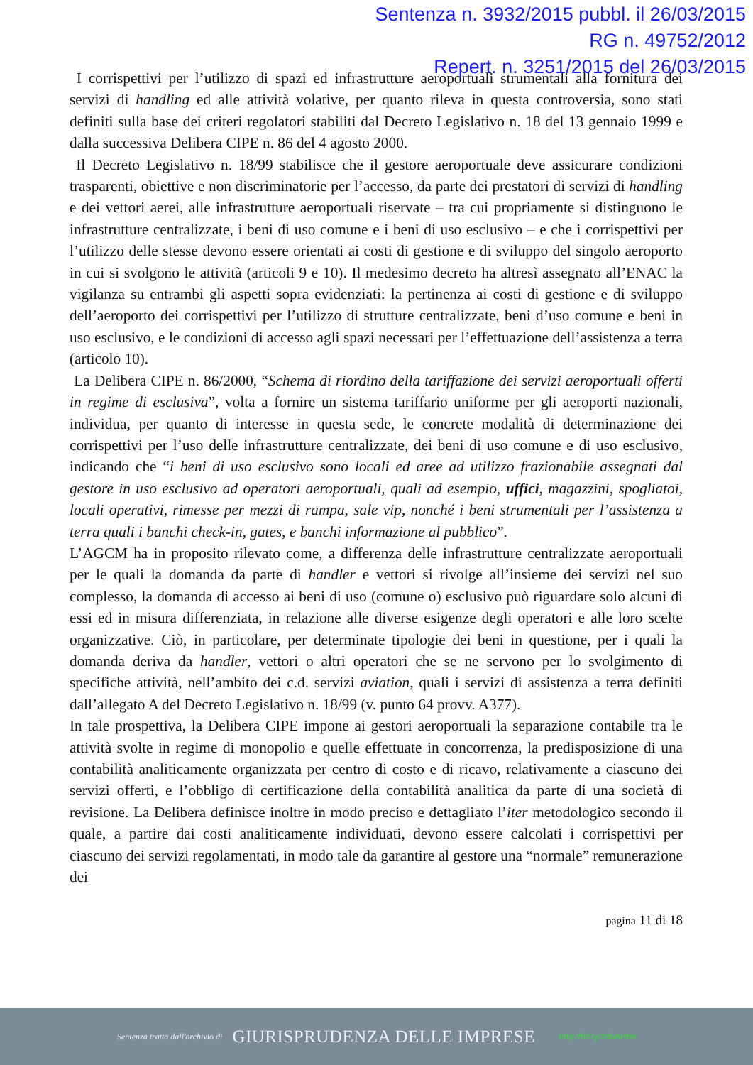Sentenza n. 3932/2015 pubbl. il 26/03/2015
RG n. 49752/2012
Repert. n. 3251/2015 del 26/03/2015
I corrispettivi per l’utilizzo di spazi ed infrastrutture aeroportuali strumentali alla fornitura dei servizi di handling ed alle attività volative, per quanto rileva in questa controversia, sono stati definiti sulla base dei criteri regolatori stabiliti dal Decreto Legislativo n. 18 del 13 gennaio 1999 e dalla successiva Delibera CIPE n. 86 del 4 agosto 2000.
Il Decreto Legislativo n. 18/99 stabilisce che il gestore aeroportuale deve assicurare condizioni trasparenti, obiettive e non discriminatorie per l’accesso, da parte dei prestatori di servizi di handling e dei vettori aerei, alle infrastrutture aeroportuali riservate – tra cui propriamente si distinguono le infrastrutture centralizzate, i beni di uso comune e i beni di uso esclusivo – e che i corrispettivi per l’utilizzo delle stesse devono essere orientati ai costi di gestione e di sviluppo del singolo aeroporto in cui si svolgono le attività (articoli 9 e 10). Il medesimo decreto ha altresì assegnato all’ENAC la vigilanza su entrambi gli aspetti sopra evidenziati: la pertinenza ai costi di gestione e di sviluppo dell’aeroporto dei corrispettivi per l’utilizzo di strutture centralizzate, beni d’uso comune e beni in uso esclusivo, e le condizioni di accesso agli spazi necessari per l’effettuazione dell’assistenza a terra (articolo 10).
La Delibera CIPE n. 86/2000, “Schema di riordino della tariffazione dei servizi aeroportuali offerti in regime di esclusiva”, volta a fornire un sistema tariffario uniforme per gli aeroporti nazionali, individua, per quanto di interesse in questa sede, le concrete modalità di determinazione dei corrispettivi per l’uso delle infrastrutture centralizzate, dei beni di uso comune e di uso esclusivo, indicando che “i beni di uso esclusivo sono locali ed aree ad utilizzo frazionabile assegnati dal gestore in uso esclusivo ad operatori aeroportuali, quali ad esempio, uffici, magazzini, spogliatoi, locali operativi, rimesse per mezzi di rampa, sale vip, nonché i beni strumentali per l’assistenza a terra quali i banchi check-in, gates, e banchi informazione al pubblico”.
L’AGCM ha in proposito rilevato come, a differenza delle infrastrutture centralizzate aeroportuali per le quali la domanda da parte di handler e vettori si rivolge all’insieme dei servizi nel suo complesso, la domanda di accesso ai beni di uso (comune o) esclusivo può riguardare solo alcuni di essi ed in misura differenziata, in relazione alle diverse esigenze degli operatori e alle loro scelte organizzative. Ciò, in particolare, per determinate tipologie dei beni in questione, per i quali la domanda deriva da handler, vettori o altri operatori che se ne servono per lo svolgimento di specifiche attività, nell’ambito dei c.d. servizi aviation, quali i servizi di assistenza a terra definiti dall’allegato A del Decreto Legislativo n. 18/99 (v. punto 64 provv. A377).
In tale prospettiva, la Delibera CIPE impone ai gestori aeroportuali la separazione contabile tra le attività svolte in regime di monopolio e quelle effettuate in concorrenza, la predisposizione di una contabilità analiticamente organizzata per centro di costo e di ricavo, relativamente a ciascuno dei servizi offerti, e l’obbligo di certificazione della contabilità analitica da parte di una società di revisione. La Delibera definisce inoltre in modo preciso e dettagliato l’iter metodologico secondo il quale, a partire dai costi analiticamente individuati, devono essere calcolati i corrispettivi per ciascuno dei servizi regolamentati, in modo tale da garantire al gestore una “normale” remunerazione dei
pagina 11 di 18
Sentenza tratta dall'archivio di GIURISPRUDENZA DELLE IMPRESE http://bit.ly/2dbAHbn